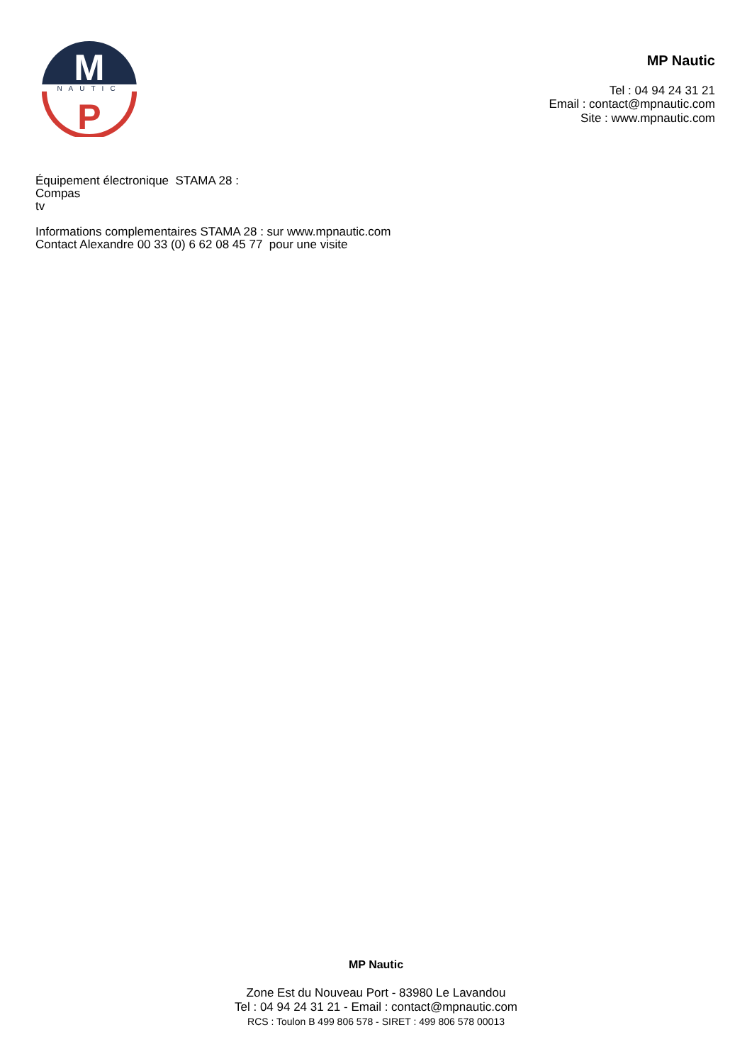M
NAUTIC
P
MP Nautic
Tel : 04 94 24 31 21
Email : contact@mpnautic.com
Site : www.mpnautic.com
Équipement électronique STAMA 28 :
Compas
tv
Informations complementaires STAMA 28 : sur www.mpnautic.com
Contact Alexandre 00 33 (0) 6 62 08 45 77 pour une visite
MP Nautic
Zone Est du Nouveau Port - 83980 Le Lavandou
Tel : 04 94 24 31 21 - Email : contact@mpnautic.com
RCS : Toulon B 499 806 578 - SIRET : 499 806 578 00013